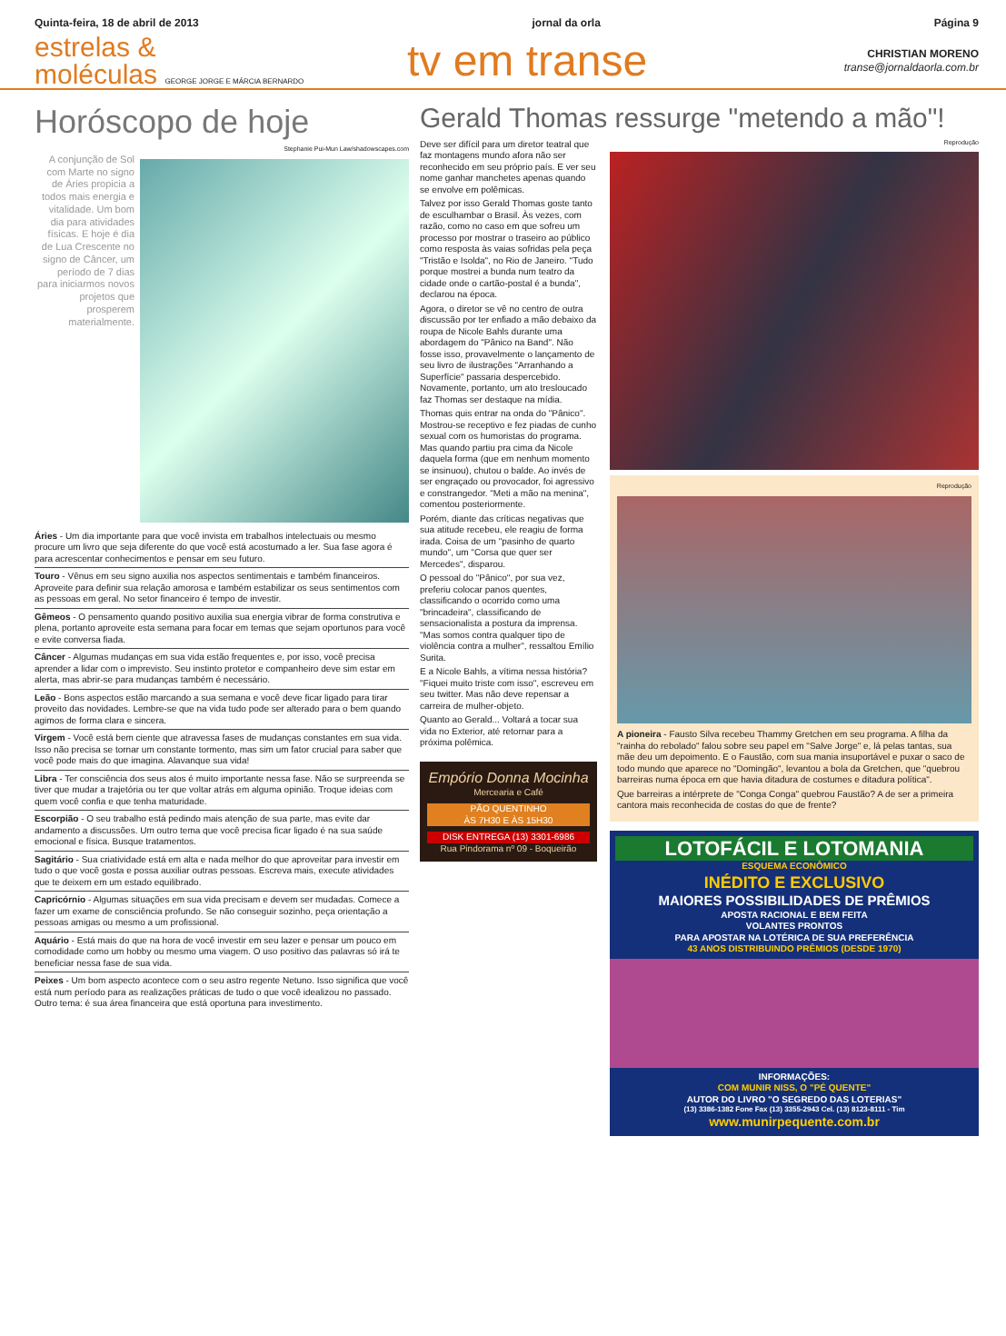Quinta-feira, 18 de abril de 2013 jornal da orla Página 9
estrelas &
moléculas GEORGE JORGE E MÁRCIA BERNARDO
tv em transe CHRISTIAN MORENO
transe@jornaldaorla.com.br
Horóscopo de hoje
Stephanie Pui-Mun Law/shadowscapes.com
A conjunção de Sol com Marte no signo de Áries propicia a todos mais energia e vitalidade. Um bom dia para atividades físicas. E hoje é dia de Lua Crescente no signo de Câncer, um período de 7 dias para iniciarmos novos projetos que prosperem materialmente.
Áries - Um dia importante para que você invista em trabalhos intelectuais ou mesmo procure um livro que seja diferente do que você está acostumado a ler. Sua fase agora é para acrescentar conhecimentos e pensar em seu futuro.
Touro - Vênus em seu signo auxilia nos aspectos sentimentais e também financeiros. Aproveite para definir sua relação amorosa e também estabilizar os seus sentimentos com as pessoas em geral. No setor financeiro é tempo de investir.
Gêmeos - O pensamento quando positivo auxilia sua energia vibrar de forma construtiva e plena, portanto aproveite esta semana para focar em temas que sejam oportunos para você e evite conversa fiada.
Câncer - Algumas mudanças em sua vida estão frequentes e, por isso, você precisa aprender a lidar com o imprevisto. Seu instinto protetor e companheiro deve sim estar em alerta, mas abrir-se para mudanças também é necessário.
Leão - Bons aspectos estão marcando a sua semana e você deve ficar ligado para tirar proveito das novidades. Lembre-se que na vida tudo pode ser alterado para o bem quando agimos de forma clara e sincera.
Virgem - Você está bem ciente que atravessa fases de mudanças constantes em sua vida. Isso não precisa se tornar um constante tormento, mas sim um fator crucial para saber que você pode mais do que imagina. Alavanque sua vida!
Libra - Ter consciência dos seus atos é muito importante nessa fase. Não se surpreenda se tiver que mudar a trajetória ou ter que voltar atrás em alguma opinião. Troque ideias com quem você confia e que tenha maturidade.
Escorpião - O seu trabalho está pedindo mais atenção de sua parte, mas evite dar andamento a discussões. Um outro tema que você precisa ficar ligado é na sua saúde emocional e física. Busque tratamentos.
Sagitário - Sua criatividade está em alta e nada melhor do que aproveitar para investir em tudo o que você gosta e possa auxiliar outras pessoas. Escreva mais, execute atividades que te deixem em um estado equilibrado.
Capricórnio - Algumas situações em sua vida precisam e devem ser mudadas. Comece a fazer um exame de consciência profundo. Se não conseguir sozinho, peça orientação a pessoas amigas ou mesmo a um profissional.
Aquário - Está mais do que na hora de você investir em seu lazer e pensar um pouco em comodidade como um hobby ou mesmo uma viagem. O uso positivo das palavras só irá te beneficiar nessa fase de sua vida.
Peixes - Um bom aspecto acontece com o seu astro regente Netuno. Isso significa que você está num período para as realizações práticas de tudo o que você idealizou no passado. Outro tema: é sua área financeira que está oportuna para investimento.
Gerald Thomas ressurge "metendo a mão"!
Deve ser difícil para um diretor teatral que faz montagens mundo afora não ser reconhecido em seu próprio país. E ver seu nome ganhar manchetes apenas quando se envolve em polêmicas.
Talvez por isso Gerald Thomas goste tanto de esculhambar o Brasil. Às vezes, com razão, como no caso em que sofreu um processo por mostrar o traseiro ao público como resposta às vaias sofridas pela peça "Tristão e Isolda", no Rio de Janeiro. "Tudo porque mostrei a bunda num teatro da cidade onde o cartão-postal é a bunda", declarou na época.
Agora, o diretor se vê no centro de outra discussão por ter enfiado a mão debaixo da roupa de Nicole Bahls durante uma abordagem do "Pânico na Band". Não fosse isso, provavelmente o lançamento de seu livro de ilustrações "Arranhando a Superfície" passaria despercebido. Novamente, portanto, um ato tresloucado faz Thomas ser destaque na mídia.
Thomas quis entrar na onda do "Pânico". Mostrou-se receptivo e fez piadas de cunho sexual com os humoristas do programa. Mas quando partiu pra cima da Nicole daquela forma (que em nenhum momento se insinuou), chutou o balde. Ao invés de ser engraçado ou provocador, foi agressivo e constrangedor. "Meti a mão na menina", comentou posteriormente.
Porém, diante das críticas negativas que sua atitude recebeu, ele reagiu de forma irada. Coisa de um "pasinho de quarto mundo", um "Corsa que quer ser Mercedes", disparou.
O pessoal do "Pânico", por sua vez, preferiu colocar panos quentes, classificando o ocorrido como uma "brincadeira", classificando de sensacionalista a postura da imprensa. "Mas somos contra qualquer tipo de violência contra a mulher", ressaltou Emílio Surita.
E a Nicole Bahls, a vítima nessa história? "Fiquei muito triste com isso", escreveu em seu twitter. Mas não deve repensar a carreira de mulher-objeto.
Quanto ao Gerald... Voltará a tocar sua vida no Exterior, até retornar para a próxima polêmica.
Empório Donna Mocinha
Mercearia e Café
PÃO QUENTINHO
ÀS 7H30 E ÀS 15H30
DISK ENTREGA (13) 3301-6986
Rua Pindorama nº 09 - Boqueirão
Reprodução
Reprodução
A pioneira - Fausto Silva recebeu Thammy Gretchen em seu programa. A filha da "rainha do rebolado" falou sobre seu papel em "Salve Jorge" e, lá pelas tantas, sua mãe deu um depoimento. E o Faustão, com sua mania insuportável e puxar o saco de todo mundo que aparece no "Domingão", levantou a bola da Gretchen, que "quebrou barreiras numa época em que havia ditadura de costumes e ditadura política".
Que barreiras a intérprete de "Conga Conga" quebrou Faustão? A de ser a primeira cantora mais reconhecida de costas do que de frente?
LOTOFÁCIL E LOTOMANIA
ESQUEMA ECONÔMICO
INÉDITO E EXCLUSIVO
MAIORES POSSIBILIDADES DE PRÊMIOS
APOSTA RACIONAL E BEM FEITA
VOLANTES PRONTOS
PARA APOSTAR NA LOTÉRICA DE SUA PREFERÊNCIA
43 ANOS DISTRIBUINDO PRÊMIOS (DESDE 1970)
INFORMAÇÕES:
COM MUNIR NISS, O "PÉ QUENTE"
AUTOR DO LIVRO "O SEGREDO DAS LOTERIAS"
(13) 3386-1382 Fone Fax (13) 3355-2943 Cel. (13) 8123-8111 - Tim
www.munirpequente.com.br